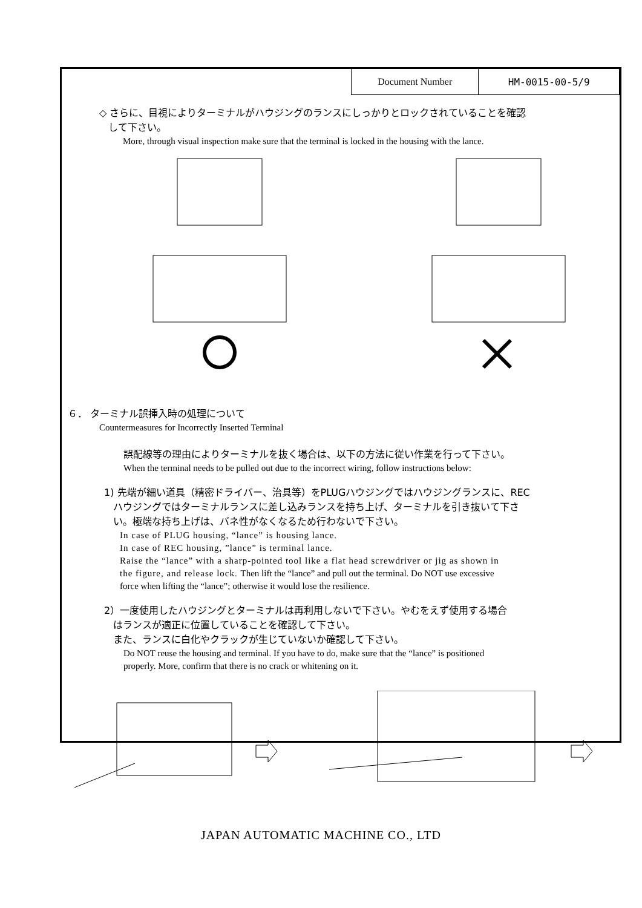| Document Number | HM-0015-00-5/9 |
◇ さらに、目視によりターミナルがハウジングのランスにしっかりとロックされていることを確認
して下さい。
More, through visual inspection make sure that the terminal is locked in the housing with the lance.
６． ターミナル誤挿入時の処理について
Countermeasures for Incorrectly Inserted Terminal
誤配線等の理由によりターミナルを抜く場合は、以下の方法に従い作業を行って下さい。
When the terminal needs to be pulled out due to the incorrect wiring, follow instructions below:
1) 先端が細い道具（精密ドライバー、治具等）をPLUGハウジングではハウジングランスに、REC
ハウジングではターミナルランスに差し込みランスを持ち上げ、ターミナルを引き抜いて下さ
い。極端な持ち上げは、バネ性がなくなるため行わないで下さい。
In case of PLUG housing, “lance” is housing lance.
In case of REC housing, ”lance” is terminal lance.
Raise the “lance” with a sharp-pointed tool like a flat head screwdriver or jig as shown in
the figure, and release lock. Then lift the “lance” and pull out the terminal. Do NOT use excessive
force when lifting the “lance”; otherwise it would lose the resilience.
2）一度使用したハウジングとターミナルは再利用しないで下さい。やむをえず使用する場合
はランスが適正に位置していることを確認して下さい。
また、ランスに白化やクラックが生じていないか確認して下さい。
Do NOT reuse the housing and terminal. If you have to do, make sure that the “lance” is positioned
properly. More, confirm that there is no crack or whitening on it.
JAPAN AUTOMATIC MACHINE CO., LTD